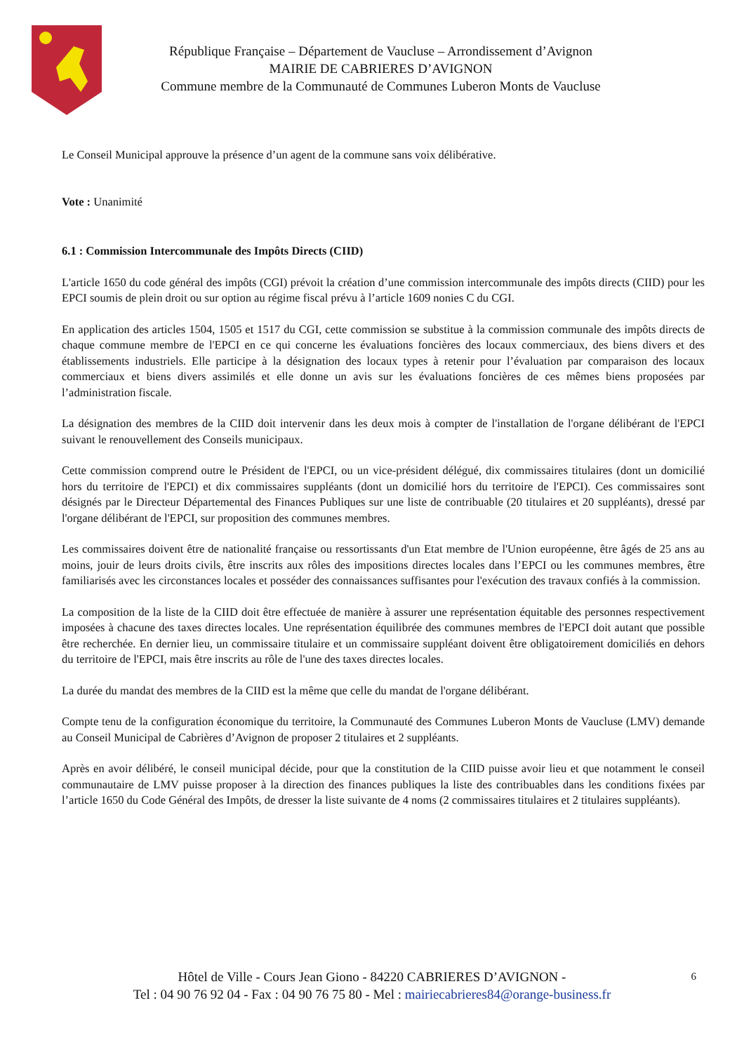République Française – Département de Vaucluse – Arrondissement d’Avignon
MAIRIE DE CABRIERES D’AVIGNON
Commune membre de la Communauté de Communes Luberon Monts de Vaucluse
Le Conseil Municipal approuve la présence d’un agent de la commune sans voix délibérative.
Vote : Unanimité
6.1 : Commission Intercommunale des Impôts Directs (CIID)
L'article 1650 du code général des impôts (CGI) prévoit la création d’une commission intercommunale des impôts directs (CIID) pour les EPCI soumis de plein droit ou sur option au régime fiscal prévu à l’article 1609 nonies C du CGI.
En application des articles 1504, 1505 et 1517 du CGI, cette commission se substitue à la commission communale des impôts directs de chaque commune membre de l'EPCI en ce qui concerne les évaluations foncières des locaux commerciaux, des biens divers et des établissements industriels. Elle participe à la désignation des locaux types à retenir pour l’évaluation par comparaison des locaux commerciaux et biens divers assimilés et elle donne un avis sur les évaluations foncières de ces mêmes biens proposées par l’administration fiscale.
La désignation des membres de la CIID doit intervenir dans les deux mois à compter de l'installation de l'organe délibérant de l'EPCI suivant le renouvellement des Conseils municipaux.
Cette commission comprend outre le Président de l'EPCI, ou un vice-président délégué, dix commissaires titulaires (dont un domicilié hors du territoire de l'EPCI) et dix commissaires suppléants (dont un domicilié hors du territoire de l'EPCI). Ces commissaires sont désignés par le Directeur Départemental des Finances Publiques sur une liste de contribuable (20 titulaires et 20 suppléants), dressé par l'organe délibérant de l'EPCI, sur proposition des communes membres.
Les commissaires doivent être de nationalité française ou ressortissants d'un Etat membre de l'Union européenne, être âgés de 25 ans au moins, jouir de leurs droits civils, être inscrits aux rôles des impositions directes locales dans l’EPCI ou les communes membres, être familiarisés avec les circonstances locales et posséder des connaissances suffisantes pour l'exécution des travaux confiés à la commission.
La composition de la liste de la CIID doit être effectuée de manière à assurer une représentation équitable des personnes respectivement imposées à chacune des taxes directes locales. Une représentation équilibrée des communes membres de l'EPCI doit autant que possible être recherchée. En dernier lieu, un commissaire titulaire et un commissaire suppléant doivent être obligatoirement domiciliés en dehors du territoire de l'EPCI, mais être inscrits au rôle de l'une des taxes directes locales.
La durée du mandat des membres de la CIID est la même que celle du mandat de l'organe délibérant.
Compte tenu de la configuration économique du territoire, la Communauté des Communes Luberon Monts de Vaucluse (LMV) demande au Conseil Municipal de Cabrières d’Avignon de proposer 2 titulaires et 2 suppléants.
Après en avoir délibéré, le conseil municipal décide, pour que la constitution de la CIID puisse avoir lieu et que notamment le conseil communautaire de LMV puisse proposer à la direction des finances publiques la liste des contribuables dans les conditions fixées par l’article 1650 du Code Général des Impôts, de dresser la liste suivante de 4 noms (2 commissaires titulaires et 2 titulaires suppléants).
6 Hôtel de Ville - Cours Jean Giono - 84220 CABRIERES D’AVIGNON -
Tel : 04 90 76 92 04 - Fax : 04 90 76 75 80 - Mel : mairiecabrieres84@orange-business.fr